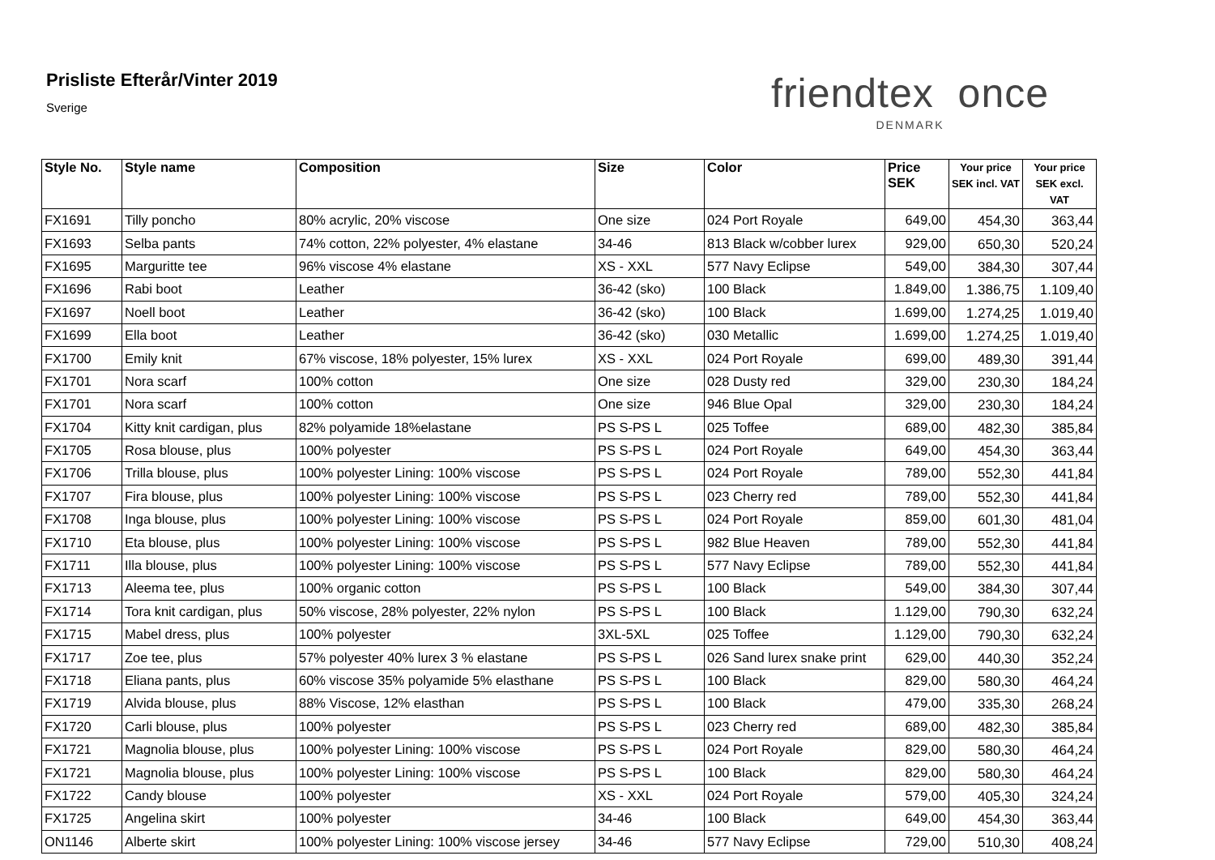Prisliste Efterår/Vinter 2019
Sverige
friendtex once
DENMARK
| Style No. | Style name | Composition | Size | Color | Price SEK | Your price SEK incl. VAT | Your price SEK excl. VAT |
| --- | --- | --- | --- | --- | --- | --- | --- |
| FX1691 | Tilly poncho | 80% acrylic, 20% viscose | One size | 024 Port Royale | 649,00 | 454,30 | 363,44 |
| FX1693 | Selba pants | 74% cotton, 22% polyester, 4% elastane | 34-46 | 813 Black w/cobber lurex | 929,00 | 650,30 | 520,24 |
| FX1695 | Marguritte tee | 96% viscose 4% elastane | XS - XXL | 577 Navy Eclipse | 549,00 | 384,30 | 307,44 |
| FX1696 | Rabi boot | Leather | 36-42 (sko) | 100 Black | 1.849,00 | 1.386,75 | 1.109,40 |
| FX1697 | Noell boot | Leather | 36-42 (sko) | 100 Black | 1.699,00 | 1.274,25 | 1.019,40 |
| FX1699 | Ella boot | Leather | 36-42 (sko) | 030 Metallic | 1.699,00 | 1.274,25 | 1.019,40 |
| FX1700 | Emily knit | 67% viscose, 18% polyester, 15% lurex | XS - XXL | 024 Port Royale | 699,00 | 489,30 | 391,44 |
| FX1701 | Nora scarf | 100% cotton | One size | 028 Dusty red | 329,00 | 230,30 | 184,24 |
| FX1701 | Nora scarf | 100% cotton | One size | 946 Blue Opal | 329,00 | 230,30 | 184,24 |
| FX1704 | Kitty knit cardigan, plus | 82% polyamide 18%elastane | PS S-PS L | 025 Toffee | 689,00 | 482,30 | 385,84 |
| FX1705 | Rosa blouse, plus | 100% polyester | PS S-PS L | 024 Port Royale | 649,00 | 454,30 | 363,44 |
| FX1706 | Trilla blouse, plus | 100% polyester Lining: 100% viscose | PS S-PS L | 024 Port Royale | 789,00 | 552,30 | 441,84 |
| FX1707 | Fira blouse, plus | 100% polyester Lining: 100% viscose | PS S-PS L | 023 Cherry red | 789,00 | 552,30 | 441,84 |
| FX1708 | Inga blouse, plus | 100% polyester Lining: 100% viscose | PS S-PS L | 024 Port Royale | 859,00 | 601,30 | 481,04 |
| FX1710 | Eta blouse, plus | 100% polyester Lining: 100% viscose | PS S-PS L | 982 Blue Heaven | 789,00 | 552,30 | 441,84 |
| FX1711 | Illa blouse, plus | 100% polyester Lining: 100% viscose | PS S-PS L | 577 Navy Eclipse | 789,00 | 552,30 | 441,84 |
| FX1713 | Aleema tee, plus | 100% organic cotton | PS S-PS L | 100 Black | 549,00 | 384,30 | 307,44 |
| FX1714 | Tora knit cardigan, plus | 50% viscose, 28% polyester, 22% nylon | PS S-PS L | 100 Black | 1.129,00 | 790,30 | 632,24 |
| FX1715 | Mabel dress, plus | 100% polyester | 3XL-5XL | 025 Toffee | 1.129,00 | 790,30 | 632,24 |
| FX1717 | Zoe tee, plus | 57% polyester 40% lurex 3 % elastane | PS S-PS L | 026 Sand lurex snake print | 629,00 | 440,30 | 352,24 |
| FX1718 | Eliana pants, plus | 60% viscose 35% polyamide 5% elasthane | PS S-PS L | 100 Black | 829,00 | 580,30 | 464,24 |
| FX1719 | Alvida blouse, plus | 88% Viscose, 12% elasthan | PS S-PS L | 100 Black | 479,00 | 335,30 | 268,24 |
| FX1720 | Carli blouse, plus | 100% polyester | PS S-PS L | 023 Cherry red | 689,00 | 482,30 | 385,84 |
| FX1721 | Magnolia blouse, plus | 100% polyester Lining: 100% viscose | PS S-PS L | 024 Port Royale | 829,00 | 580,30 | 464,24 |
| FX1721 | Magnolia blouse, plus | 100% polyester Lining: 100% viscose | PS S-PS L | 100 Black | 829,00 | 580,30 | 464,24 |
| FX1722 | Candy blouse | 100% polyester | XS - XXL | 024 Port Royale | 579,00 | 405,30 | 324,24 |
| FX1725 | Angelina skirt | 100% polyester | 34-46 | 100 Black | 649,00 | 454,30 | 363,44 |
| ON1146 | Alberte skirt | 100% polyester Lining: 100% viscose jersey | 34-46 | 577 Navy Eclipse | 729,00 | 510,30 | 408,24 |